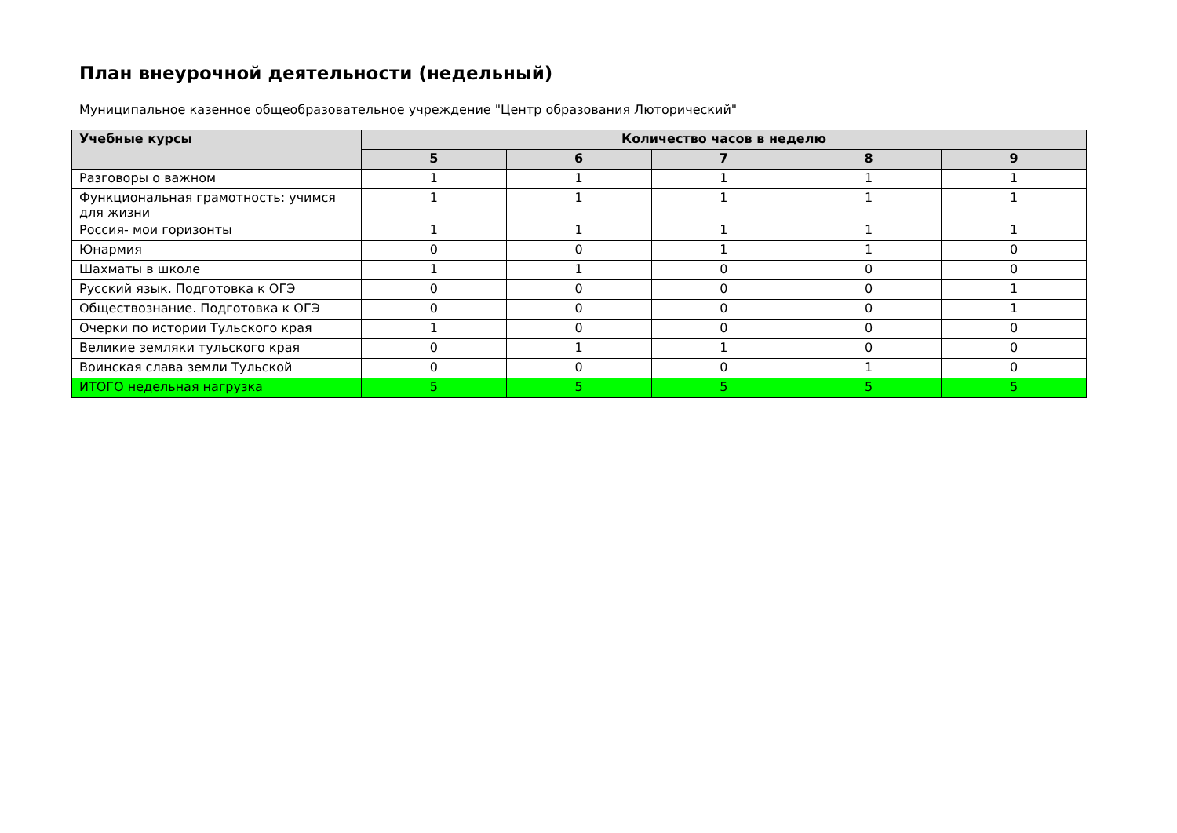План внеурочной деятельности (недельный)
Муниципальное казенное общеобразовательное учреждение "Центр образования Люторический"
| Учебные курсы | Количество часов в неделю | | | | |
| --- | --- | --- | --- | --- | --- |
| | 5 | 6 | 7 | 8 | 9 |
| Разговоры о важном | 1 | 1 | 1 | 1 | 1 |
| Функциональная грамотность: учимся для жизни | 1 | 1 | 1 | 1 | 1 |
| Россия- мои горизонты | 1 | 1 | 1 | 1 | 1 |
| Юнармия | 0 | 0 | 1 | 1 | 0 |
| Шахматы в школе | 1 | 1 | 0 | 0 | 0 |
| Русский язык. Подготовка к ОГЭ | 0 | 0 | 0 | 0 | 1 |
| Обществознание. Подготовка к ОГЭ | 0 | 0 | 0 | 0 | 1 |
| Очерки по истории Тульского края | 1 | 0 | 0 | 0 | 0 |
| Великие земляки тульского края | 0 | 1 | 1 | 0 | 0 |
| Воинская слава земли Тульской | 0 | 0 | 0 | 1 | 0 |
| ИТОГО недельная нагрузка | 5 | 5 | 5 | 5 | 5 |